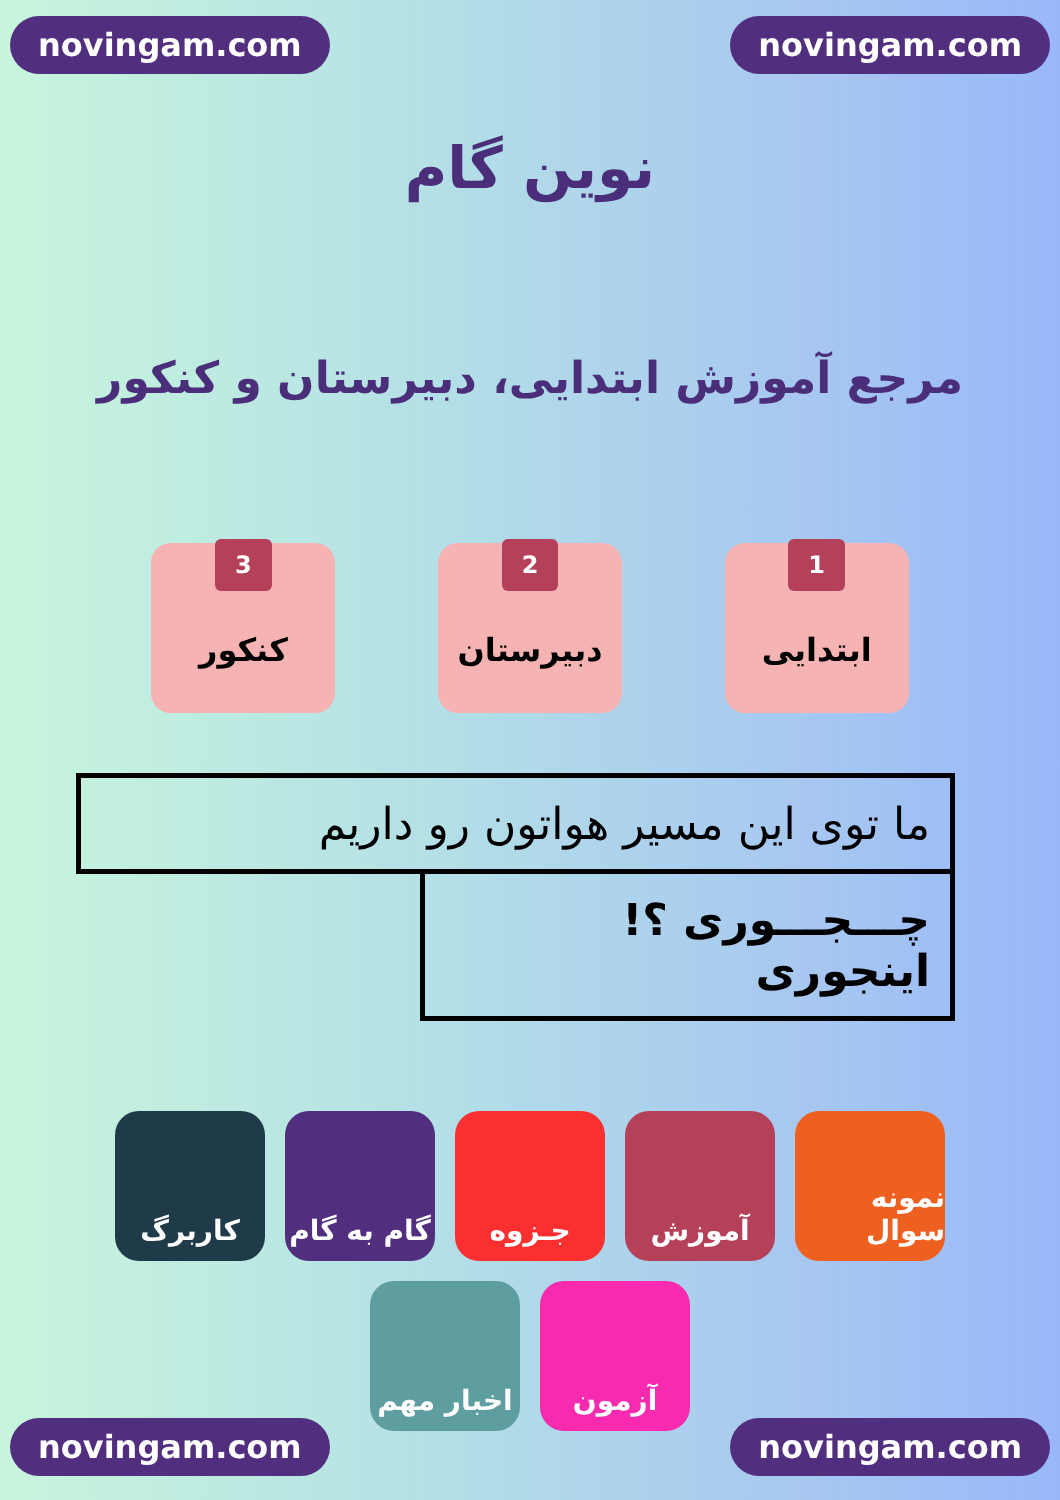novingam.com novingam.com
نوین گام
مرجع آموزش ابتدایی، دبیرستان و کنکور
1
ابتدایی
2
دبیرستان
3
کنکور
ما توی این مسیر هواتون رو داریم
چـــجـــوری ؟! اینجوری
نمونه سوال
آموزش
جـزوه
گام به گام
کاربرگ
آزمون
اخبار مهم
novingam.com novingam.com